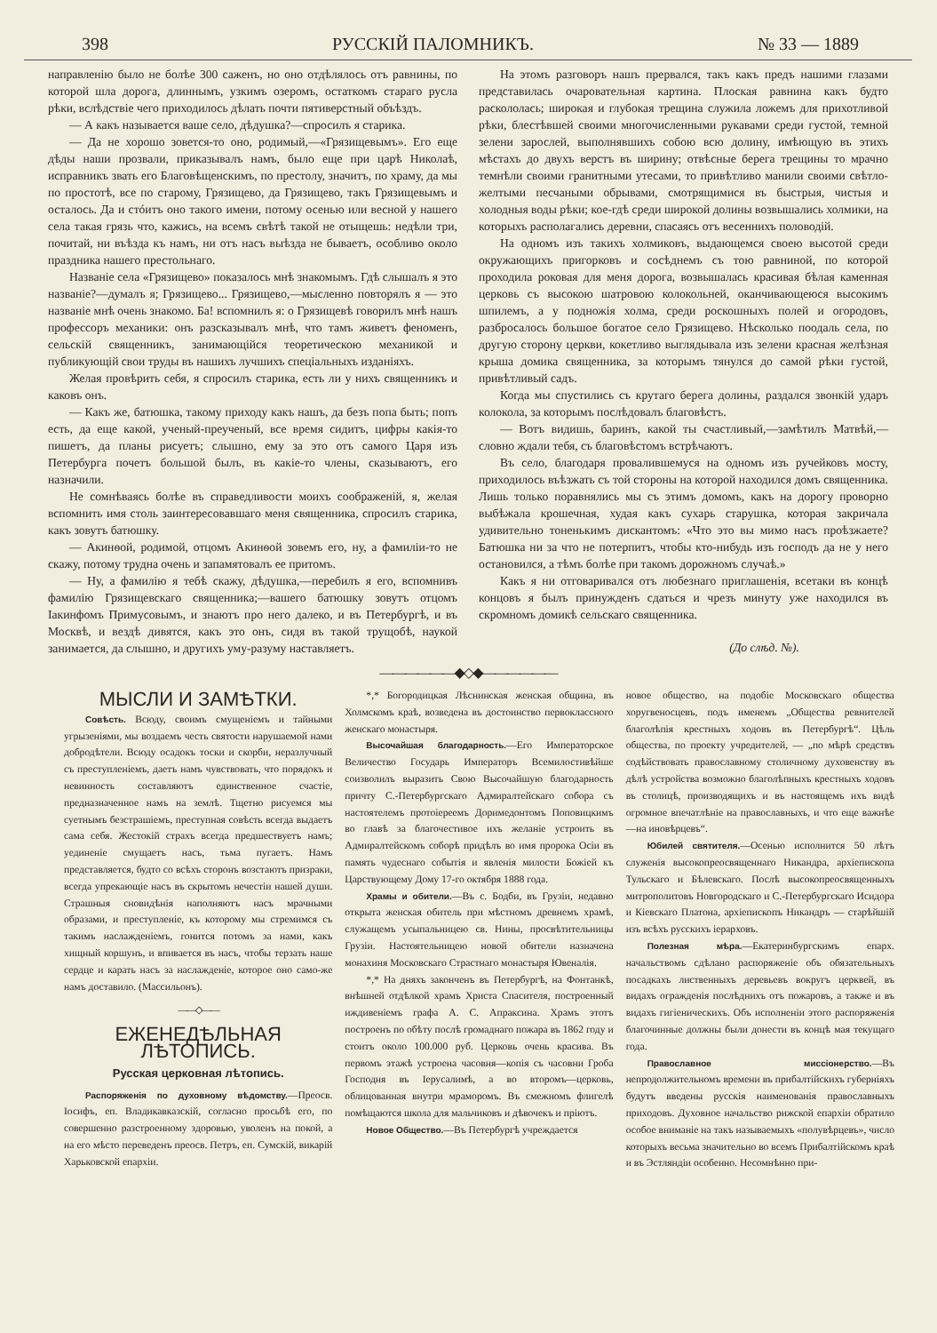398 РУССКІЙ ПАЛОМНИКЪ. № 33 — 1889
направленію было не болѣе 300 саженъ, но оно отдѣлялось отъ равнины, по которой шла дорога, длиннымъ, узкимъ озеромъ, остаткомъ стараго русла рѣки, вслѣдствіе чего приходилось дѣлать почти пятиверстный объѣздъ.
— А какъ называется ваше село, дѣдушка?—спросилъ я старика.
— Да не хорошо зовется-то оно, родимый,—«Грязищевымъ». Его еще дѣды наши прозвали, приказывалъ намъ, было еще при царѣ Николаѣ, исправникъ звать его Благовѣщенскимъ, по престолу, значитъ, по храму, да мы по простотѣ, все по старому, Грязищево, да Грязищево, такъ Грязищевымъ и осталось. Да и стóитъ оно такого имени, потому осенью или весной у нашего села такая грязь что, кажись, на всемъ свѣтѣ такой не отыщешь: недѣли три, почитай, ни въѣзда къ намъ, ни отъ насъ выѣзда не бываетъ, особливо около праздника нашего престольнаго.
Названіе села «Грязищево» показалось мнѣ знакомымъ. Гдѣ слышалъ я это названіе?—думалъ я; Грязищево... Грязищево,—мысленно повторялъ я — это названіе мнѣ очень знакомо. Ба! вспомнилъ я: о Грязищевѣ говорилъ мнѣ нашъ профессоръ механики: онъ разсказывалъ мнѣ, что тамъ живетъ феноменъ, сельскій священникъ, занимающійся теоретическою механикой и публикующій свои труды въ нашихъ лучшихъ спеціальныхъ изданіяхъ.
Желая провѣрить себя, я спросилъ старика, есть ли у нихъ священникъ и каковъ онъ.
— Какъ же, батюшка, такому приходу какъ нашъ, да безъ попа быть; попъ есть, да еще какой, ученый-преученый, все время сидитъ, цифры какія-то пишетъ, да планы рисуетъ; слышно, ему за это отъ самого Царя изъ Петербурга почетъ большой былъ, въ какіе-то члены, сказываютъ, его назначили.
Не сомнѣваясь болѣе въ справедливости моихъ соображеній, я, желая вспомнить имя столь заинтересовавшаго меня священника, спросилъ старика, какъ зовутъ батюшку.
— Акинѳой, родимой, отцомъ Акинѳой зовемъ его, ну, а фамиліи-то не скажу, потому трудна очень и запамятовалъ ее притомъ.
— Ну, а фамилію я тебѣ скажу, дѣдушка,—перебилъ я его, вспомнивъ фамилію Грязищевскаго священника;—вашего батюшку зовутъ отцомъ Іакинфомъ Примусовымъ, и знаютъ про него далеко, и въ Петербургѣ, и въ Москвѣ, и вездѣ дивятся, какъ это онъ, сидя въ такой трущобѣ, наукой занимается, да слышно, и другихъ уму-разуму наставляетъ.
На этомъ разговоръ нашъ прервался, такъ какъ предъ нашими глазами представилась очаровательная картина. Плоская равнина какъ будто раскололась; широкая и глубокая трещина служила ложемъ для прихотливой рѣки, блестѣвшей своими многочисленными рукавами среди густой, темной зелени зарослей, выполнявшихъ собою всю долину, имѣющую въ этихъ мѣстахъ до двухъ верстъ въ ширину; отвѣсные берега трещины то мрачно темнѣли своими гранитными утесами, то привѣтливо манили своими свѣтло-желтыми песчаными обрывами, смотрящимися въ быстрыя, чистыя и холодныя воды рѣки; кое-гдѣ среди широкой долины возвышались холмики, на которыхъ располагались деревни, спасаясь отъ весеннихъ половодій.
На одномъ изъ такихъ холмиковъ, выдающемся своею высотой среди окружающихъ пригорковъ и сосѣднемъ съ тою равниной, по которой проходила роковая для меня дорога, возвышалась красивая бѣлая каменная церковь съ высокою шатровою колокольней, оканчивающеюся высокимъ шпилемъ, а у подножія холма, среди роскошныхъ полей и огородовъ, разбросалось большое богатое село Грязищево. Нѣсколько поодаль села, по другую сторону церкви, кокетливо выглядывала изъ зелени красная желѣзная крыша домика священника, за которымъ тянулся до самой рѣки густой, привѣтливый садъ.
Когда мы спустились съ крутаго берега долины, раздался звонкій ударъ колокола, за которымъ послѣдовалъ благовѣстъ.
— Вотъ видишь, баринъ, какой ты счастливый,—замѣтилъ Матвѣй,—словно ждали тебя, съ благовѣстомъ встрѣчаютъ.
Въ село, благодаря провалившемуся на одномъ изъ ручейковъ мосту, приходилось въѣзжать съ той стороны на которой находился домъ священника. Лишь только поравнялись мы съ этимъ домомъ, какъ на дорогу проворно выбѣжала крошечная, худая какъ сухарь старушка, которая закричала удивительно тоненькимъ дискантомъ: «Что это вы мимо насъ проѣзжаете? Батюшка ни за что не потерпитъ, чтобы кто-нибудь изъ господъ да не у него остановился, а тѣмъ болѣе при такомъ дорожномъ случаѣ.»
Какъ я ни отговаривался отъ любезнаго приглашенія, всетаки въ концѣ концовъ я былъ принужденъ сдаться и чрезъ минуту уже находился въ скромномъ домикѣ сельскаго священника.
(До слѣд. №).
——————◆◇◆——————
МЫСЛИ И ЗАМѢТКИ.
Совѣсть. Всюду, своимъ смущеніемъ и тайными угрызеніями, мы воздаемъ честь святости нарушаемой нами добродѣтели. Всюду осадокъ тоски и скорби, неразлучный съ преступленіемъ, даетъ намъ чувствовать, что порядокъ и невинность составляютъ единственное счастіе, предназначенное намъ на землѣ. Тщетно рисуемся мы суетнымъ безстрашіемъ, преступная совѣсть всегда выдаетъ сама себя. Жестокій страхъ всегда предшествуетъ намъ; уединеніе смущаетъ насъ, тьма пугаетъ. Намъ представляется, будто со всѣхъ сторонъ возстаютъ призраки, всегда упрекающіе насъ въ скрытомъ нечестіи нашей души. Страшныя сновидѣнія наполняютъ насъ мрачными образами, и преступленіе, къ которому мы стремимся съ такимъ наслажденіемъ, гонится потомъ за нами, какъ хищный коршунъ, и впивается въ насъ, чтобы терзать наше сердце и карать насъ за наслажденіе, которое оно само-же намъ доставило. (Массильонъ).
——◇——
ЕЖЕНЕДѢЛЬНАЯ ЛѢТОПИСЬ.
Русская церковная лѣтопись.
Распоряженія по духовному вѣдомству.—Преосв. Іосифъ, еп. Владикавказскій, согласно просьбѣ его, по совершенно разстроенному здоровью, уволенъ на покой, а на его мѣсто переведенъ преосв. Петръ, еп. Сумскій, викарій Харьковской епархіи.
*,* Богородицкая Лѣснинская женская община, въ Холмскомъ краѣ, возведена въ достоинство первоклассного женскаго монастыря.
Высочайшая благодарность.—Его Императорское Величество Государь Императоръ Всемилостивѣйше соизволилъ выразить Свою Высочайшую благодарность причту С.-Петербургскаго Адмиралтейскаго собора съ настоятелемъ протоіереемъ Доримедонтомъ Поповицкимъ во главѣ за благочестивое ихъ желаніе устроить въ Адмиралтейскомъ соборѣ придѣлъ во имя пророка Осіи въ память чудеснаго событія и явленія милости Божіей къ Царствующему Дому 17-го октября 1888 года.
Храмы и обители.—Въ с. Бодби, въ Грузіи, недавно открыта женская обитель при мѣстномъ древнемъ храмѣ, служащемъ усыпальницею св. Нины, просвѣтительницы Грузіи. Настоятельницею новой обители назначена монахиня Московскаго Страстнаго монастыря Ювеналія.
*,* На дняхъ законченъ въ Петербургѣ, на Фонтанкѣ, внѣшней отдѣлкой храмъ Христа Спасителя, построенный иждивеніемъ графа А. С. Апраксина. Храмъ этотъ построенъ по обѣту послѣ громаднаго пожара въ 1862 году и стоитъ около 100.000 руб. Церковь очень красива. Въ первомъ этажѣ устроена часовня—копія съ часовни Гроба Господня въ Іерусалимѣ, а во второмъ—церковь, облицованная внутри мраморомъ. Въ смежномъ флигелѣ помѣщаются школа для мальчиковъ и дѣвочекъ и пріютъ.
Новое Общество.—Въ Петербургѣ учреждается
новое общество, на подобіе Московскаго общества хоругвеносцевъ, подъ именемъ „Общества ревнителей благолѣпія крестныхъ ходовъ въ Петербургѣ“. Цѣль общества, по проекту учредителей, — „по мѣрѣ средствъ содѣйствовать православному столичному духовенству въ дѣлѣ устройства возможно благолѣпныхъ крестныхъ ходовъ въ столицѣ, производящихъ и въ настоящемъ ихъ видѣ огромное впечатлѣніе на православныхъ, и что еще важнѣе—на иновѣрцевъ“.
Юбилей святителя.—Осенью исполнится 50 лѣтъ служенія высокопреосвященнаго Никандра, архіепископа Тульскаго и Бѣлевскаго. Послѣ высокопреосвященныхъ митрополитовъ Новгородскаго и С.-Петербургскаго Исидора и Кіевскаго Платона, архіепископъ Никандръ — старѣйшій изъ всѣхъ русскихъ іерарховъ.
Полезная мѣра.—Екатеринбургскимъ епарх. начальствомъ сдѣлано распоряженіе объ обязательныхъ посадкахъ лиственныхъ деревьевъ вокругъ церквей, въ видахъ огражденія послѣднихъ отъ пожаровъ, а также и въ видахъ гигіеническихъ. Объ исполненіи этого распоряженія благочинные должны были донести въ концѣ мая текущаго года.
Православное миссіонерство.—Въ непродолжительномъ времени въ прибалтійскихъ губерніяхъ будутъ введены русскія наименованія православныхъ приходовъ. Духовное начальство рижской епархіи обратило особое вниманіе на такъ называемыхъ «полувѣрцевъ», число которыхъ весьма значительно во всемъ Прибалтійскомъ краѣ и въ Эстляндіи особенно. Несомнѣнно при-